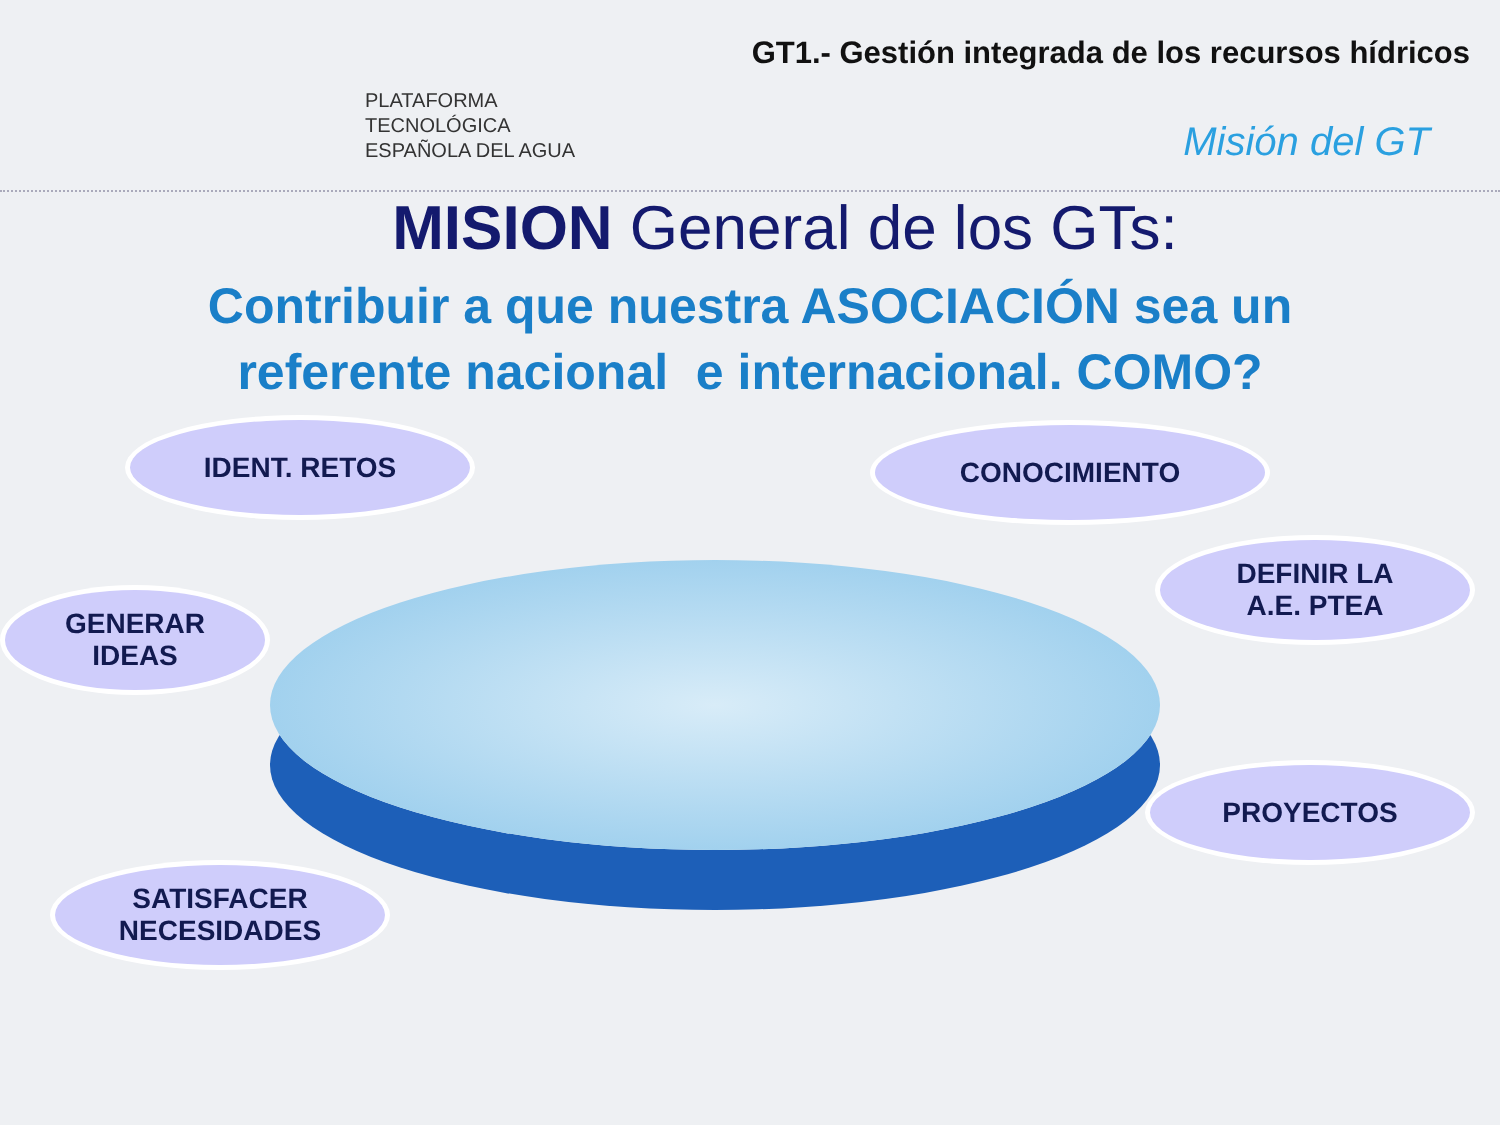PLATAFORMA
TECNOLÓGICA
ESPAÑOLA DEL AGUA
GT1.- Gestión integrada de los recursos hídricos
Misión del GT
MISION General de los GTs:
Contribuir a que nuestra ASOCIACIÓN sea un
referente nacional e internacional. COMO?
IDENT. RETOS CONOCIMIENTO
DEFINIR LA
A.E. PTEA
GENERAR
IDEAS
PROYECTOS
SATISFACER
NECESIDADES